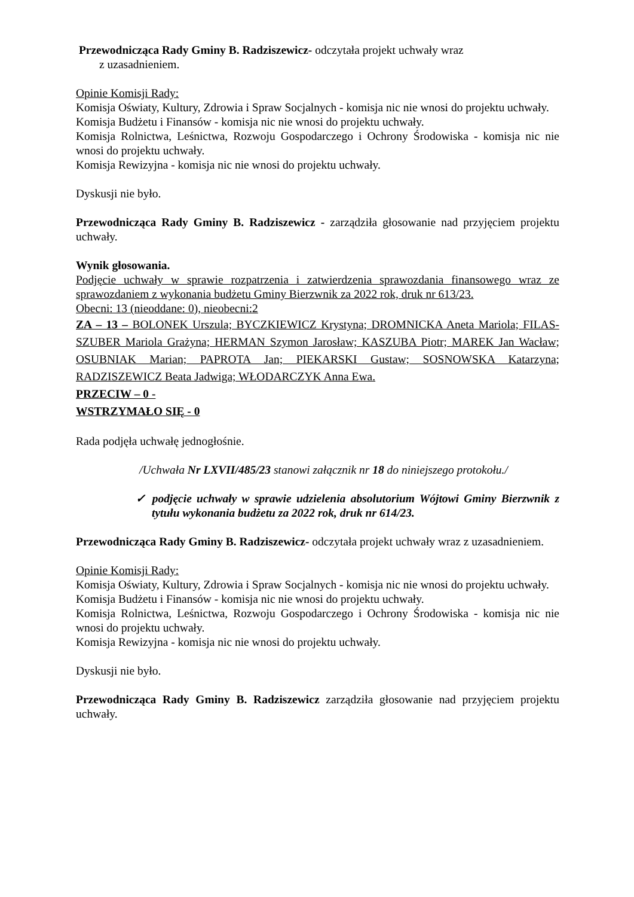Przewodnicząca Rady Gminy B. Radziszewicz- odczytała projekt uchwały wraz
z uzasadnieniem.
Opinie Komisji Rady:
Komisja Oświaty, Kultury, Zdrowia i Spraw Socjalnych - komisja nic nie wnosi do projektu uchwały.
Komisja Budżetu i Finansów - komisja nic nie wnosi do projektu uchwały.
Komisja Rolnictwa, Leśnictwa, Rozwoju Gospodarczego i Ochrony Środowiska - komisja nic nie wnosi do projektu uchwały.
Komisja Rewizyjna - komisja nic nie wnosi do projektu uchwały.
Dyskusji nie było.
Przewodnicząca Rady Gminy B. Radziszewicz - zarządziła głosowanie nad przyjęciem projektu uchwały.
Wynik głosowania.
Podjęcie uchwały w sprawie rozpatrzenia i zatwierdzenia sprawozdania finansowego wraz ze sprawozdaniem z wykonania budżetu Gminy Bierzwnik za 2022 rok, druk nr 613/23.
Obecni: 13 (nieoddane: 0), nieobecni:2
ZA – 13 – BOLONEK Urszula; BYCZKIEWICZ Krystyna; DROMNICKA Aneta Mariola; FILAS-SZUBER Mariola Grażyna; HERMAN Szymon Jarosław; KASZUBA Piotr; MAREK Jan Wacław; OSUBNIAK Marian; PAPROTA Jan; PIEKARSKI Gustaw; SOSNOWSKA Katarzyna; RADZISZEWICZ Beata Jadwiga; WŁODARCZYK Anna Ewa.
PRZECIW – 0 -
WSTRZYMAŁO SIĘ - 0
Rada podjęła uchwałę jednogłośnie.
/Uchwała Nr LXVII/485/23 stanowi załącznik nr 18 do niniejszego protokołu./
✓ podjęcie uchwały w sprawie udzielenia absolutorium Wójtowi Gminy Bierzwnik z tytułu wykonania budżetu za 2022 rok, druk nr 614/23.
Przewodnicząca Rady Gminy B. Radziszewicz- odczytała projekt uchwały wraz z uzasadnieniem.
Opinie Komisji Rady:
Komisja Oświaty, Kultury, Zdrowia i Spraw Socjalnych - komisja nic nie wnosi do projektu uchwały.
Komisja Budżetu i Finansów - komisja nic nie wnosi do projektu uchwały.
Komisja Rolnictwa, Leśnictwa, Rozwoju Gospodarczego i Ochrony Środowiska - komisja nic nie wnosi do projektu uchwały.
Komisja Rewizyjna - komisja nic nie wnosi do projektu uchwały.
Dyskusji nie było.
Przewodnicząca Rady Gminy B. Radziszewicz zarządziła głosowanie nad przyjęciem projektu uchwały.